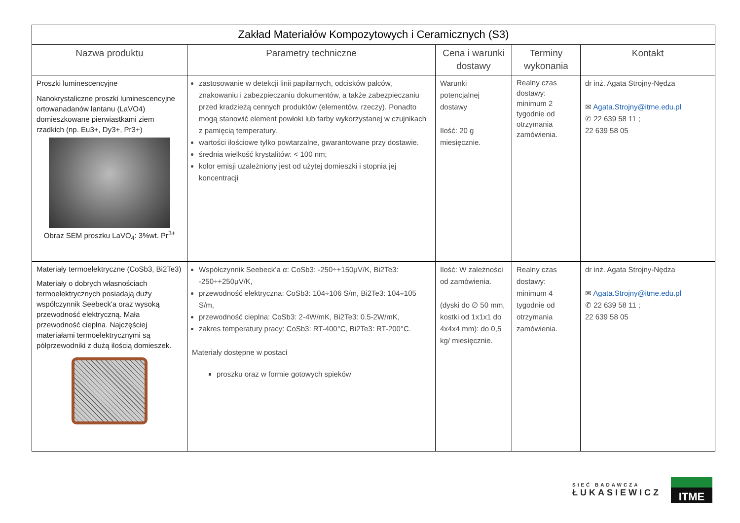| Zakład Materiałów Kompozytowych i Ceramicznych (S3) | | | | |
| --- | --- | --- | --- | --- |
| Nazwa produktu | Parametry techniczne | Cena i warunki dostawy | Terminy wykonania | Kontakt |
| Proszki luminescencyjne Nanokrystaliczne proszki luminescencyjne ortowanadanów lantanu (LaVO4) domieszkowane pierwiastkami ziem rzadkich (np. Eu3+, Dy3+, Pr3+) Obraz SEM proszku LaVO<sub>4</sub>: 3%wt. Pr<sup>3+</sup> | zastosowanie w detekcji linii papilarnych, odcisków palców, znakowaniu i zabezpieczaniu dokumentów, a także zabezpieczaniu przed kradzieżą cennych produktów (elementów, rzeczy). Ponadto mogą stanowić element powłoki lub farby wykorzystanej w czujnikach z pamięcią temperatury. wartości ilościowe tylko powtarzalne, gwarantowane przy dostawie. średnia wielkość krystalitów: < 100 nm; kolor emisji uzależniony jest od użytej domieszki i stopnia jej koncentracji | Warunki potencjalnej dostawy Ilość: 20 g miesięcznie. | Realny czas dostawy: minimum 2 tygodnie od otrzymania zamówienia. | dr inż. Agata Strojny-Nędza ✉ Agata.Strojny@itme.edu.pl ✆ 22 639 58 11 ; 22 639 58 05 |
| Materiały termoelektryczne (CoSb3, Bi2Te3) Materiały o dobrych własnościach termoelektrycznych posiadają duży współczynnik Seebeck'a oraz wysoką przewodność elektryczną. Mała przewodność cieplna. Najczęściej materiałami termoelektrycznymi są półprzewodniki z dużą ilością domieszek. | Współczynnik Seebeck’a α: CoSb3: -250÷+150μV/K, Bi2Te3: -250÷+250μV/K, przewodność elektryczna: CoSb3: 104÷106 S/m, Bi2Te3: 104÷105 S/m, przewodność cieplna: CoSb3: 2-4W/mK, Bi2Te3: 0.5-2W/mK, zakres temperatury pracy: CoSb3: RT-400°C, Bi2Te3: RT-200°C. Materiały dostępne w postaci proszku oraz w formie gotowych spieków | Ilość: W zależności od zamówienia. (dyski do ∅ 50 mm, kostki od 1x1x1 do 4x4x4 mm): do 0,5 kg/ miesięcznie. | Realny czas dostawy: minimum 4 tygodnie od otrzymania zamówienia. | dr inż. Agata Strojny-Nędza ✉ Agata.Strojny@itme.edu.pl ✆ 22 639 58 11 ; 22 639 58 05 |
SIEĆ BADAWCZA
ŁUKASIEWICZ
ITME